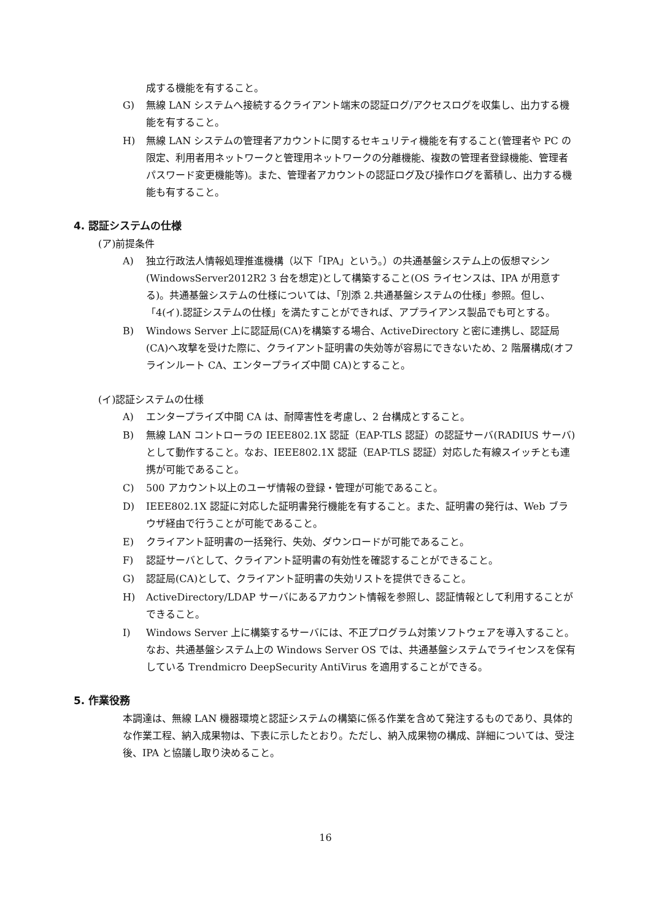成する機能を有すること。
G) 無線 LAN システムへ接続するクライアント端末の認証ログ/アクセスログを収集し、出力する機能を有すること。
H) 無線 LAN システムの管理者アカウントに関するセキュリティ機能を有すること(管理者や PC の限定、利用者用ネットワークと管理用ネットワークの分離機能、複数の管理者登録機能、管理者パスワード変更機能等)。また、管理者アカウントの認証ログ及び操作ログを蓄積し、出力する機能も有すること。
4. 認証システムの仕様
(ア)前提条件
A) 独立行政法人情報処理推進機構（以下「IPA」という。）の共通基盤システム上の仮想マシン(WindowsServer2012R2 3 台を想定)として構築すること(OS ライセンスは、IPA が用意する)。共通基盤システムの仕様については、「別添 2.共通基盤システムの仕様」参照。但し、「4(イ).認証システムの仕様」を満たすことができれば、アプライアンス製品でも可とする。
B) Windows Server 上に認証局(CA)を構築する場合、ActiveDirectory と密に連携し、認証局(CA)へ攻撃を受けた際に、クライアント証明書の失効等が容易にできないため、2 階層構成(オフラインルート CA、エンタープライズ中間 CA)とすること。
(イ)認証システムの仕様
A) エンタープライズ中間 CA は、耐障害性を考慮し、2 台構成とすること。
B) 無線 LAN コントローラの IEEE802.1X 認証（EAP-TLS 認証）の認証サーバ(RADIUS サーバ)として動作すること。なお、IEEE802.1X 認証（EAP-TLS 認証）対応した有線スイッチとも連携が可能であること。
C) 500 アカウント以上のユーザ情報の登録・管理が可能であること。
D) IEEE802.1X 認証に対応した証明書発行機能を有すること。また、証明書の発行は、Web ブラウザ経由で行うことが可能であること。
E) クライアント証明書の一括発行、失効、ダウンロードが可能であること。
F) 認証サーバとして、クライアント証明書の有効性を確認することができること。
G) 認証局(CA)として、クライアント証明書の失効リストを提供できること。
H) ActiveDirectory/LDAP サーバにあるアカウント情報を参照し、認証情報として利用することができること。
I) Windows Server 上に構築するサーバには、不正プログラム対策ソフトウェアを導入すること。なお、共通基盤システム上の Windows Server OS では、共通基盤システムでライセンスを保有している Trendmicro DeepSecurity AntiVirus を適用することができる。
5. 作業役務
本調達は、無線 LAN 機器環境と認証システムの構築に係る作業を含めて発注するものであり、具体的な作業工程、納入成果物は、下表に示したとおり。ただし、納入成果物の構成、詳細については、受注後、IPA と協議し取り決めること。
16